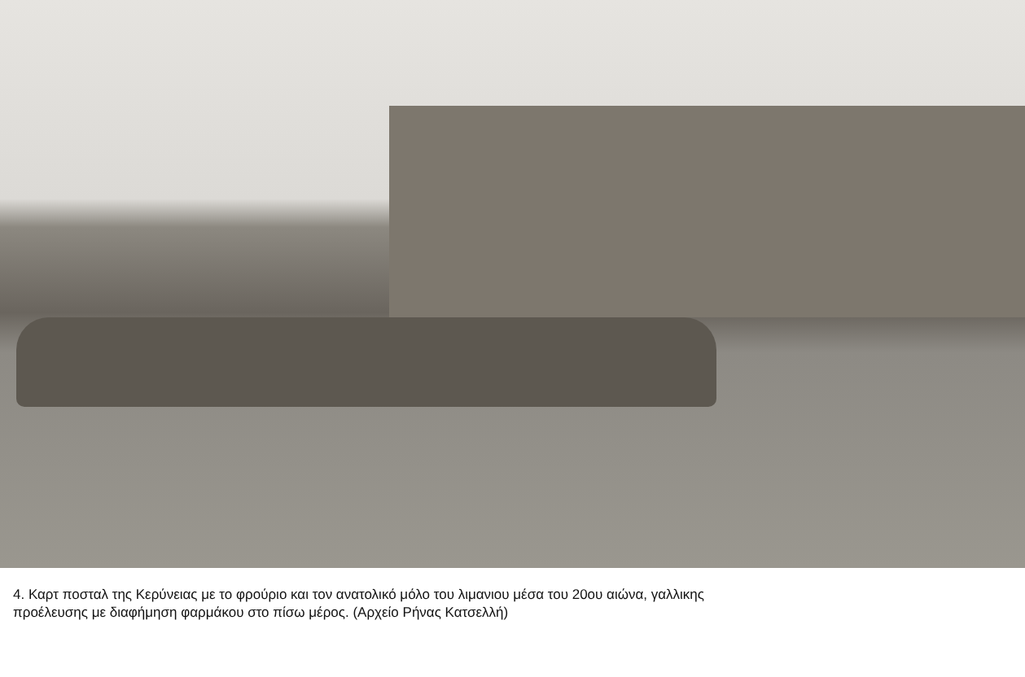4. Καρτ ποσταλ της Κερύνειας με το φρούριο και τον ανατολικό μόλο του λιμανιου μέσα του 20ου αιώνα, γαλλικης
προέλευσης με διαφήμηση φαρμάκου στο πίσω μέρος. (Αρχείο Ρήνας Κατσελλή)